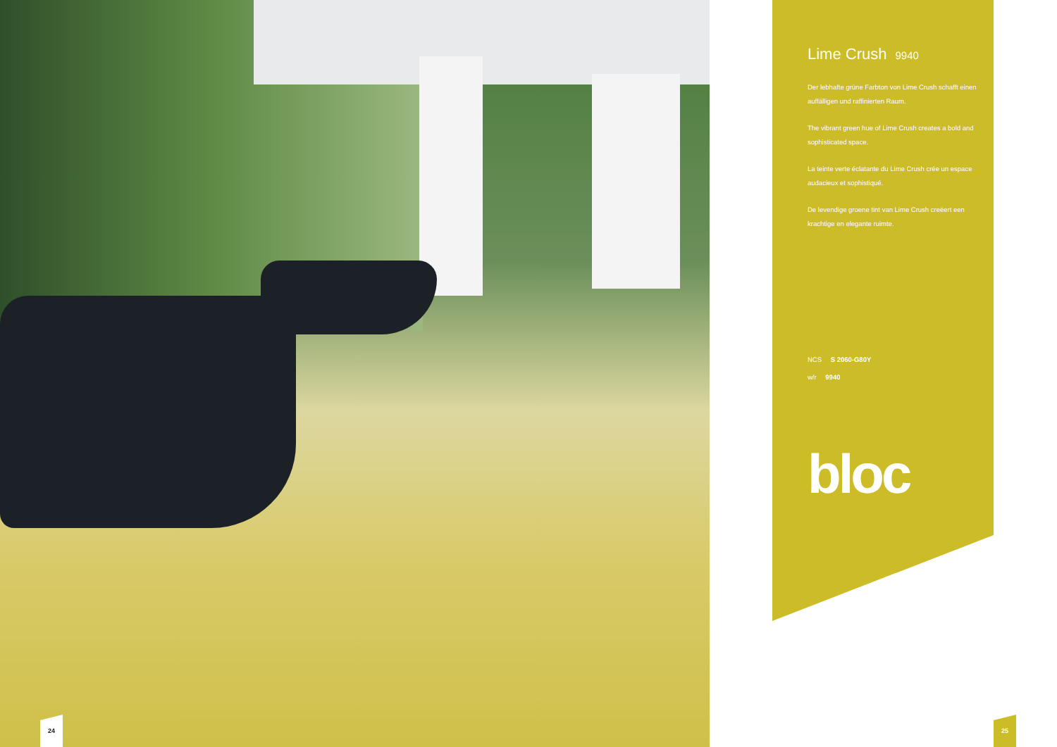Lime Crush 9940
Der lebhafte grüne Farbton von Lime Crush schafft einen auffälligen und raffinierten Raum.
The vibrant green hue of Lime Crush creates a bold and sophisticated space.
La teinte verte éclatante du Lime Crush crée un espace audacieux et sophistiqué.
De levendige groene tint van Lime Crush creëert een krachtige en elegante ruimte.
NCS S 2060-G80Y
w/r 9940
bloc
24 25